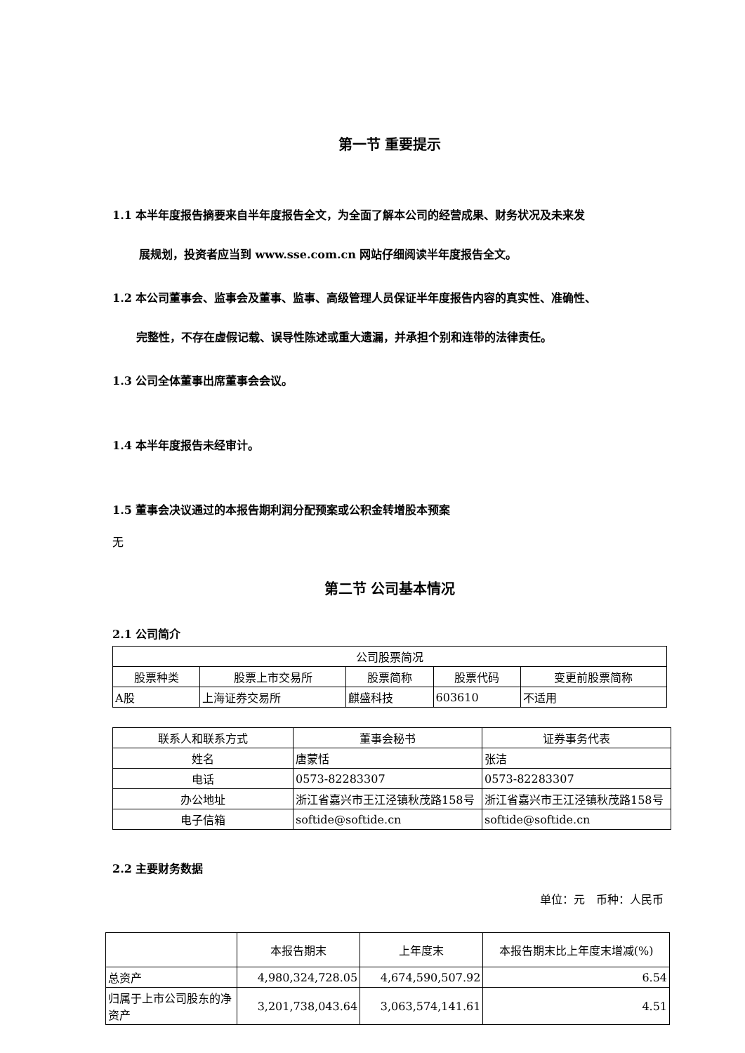第一节 重要提示
1.1 本半年度报告摘要来自半年度报告全文，为全面了解本公司的经营成果、财务状况及未来发
展规划，投资者应当到 www.sse.com.cn 网站仔细阅读半年度报告全文。
1.2 本公司董事会、监事会及董事、监事、高级管理人员保证半年度报告内容的真实性、准确性、
完整性，不存在虚假记载、误导性陈述或重大遗漏，并承担个别和连带的法律责任。
1.3 公司全体董事出席董事会会议。
1.4 本半年度报告未经审计。
1.5 董事会决议通过的本报告期利润分配预案或公积金转增股本预案
无
第二节 公司基本情况
2.1 公司简介
| 公司股票简况 | | | | |
| 股票种类 | 股票上市交易所 | 股票简称 | 股票代码 | 变更前股票简称 |
| A股 | 上海证券交易所 | 麒盛科技 | 603610 | 不适用 |
| 联系人和联系方式 | 董事会秘书 | 证券事务代表 |
| 姓名 | 唐蒙恬 | 张洁 |
| 电话 | 0573-82283307 | 0573-82283307 |
| 办公地址 | 浙江省嘉兴市王江泾镇秋茂路158号 | 浙江省嘉兴市王江泾镇秋茂路158号 |
| 电子信箱 | softide@softide.cn | softide@softide.cn |
2.2 主要财务数据
单位：元　币种：人民币
| | 本报告期末 | 上年度末 | 本报告期末比上年度末增减(%) |
| 总资产 | 4,980,324,728.05 | 4,674,590,507.92 | 6.54 |
| 归属于上市公司股东的净资产 | 3,201,738,043.64 | 3,063,574,141.61 | 4.51 |